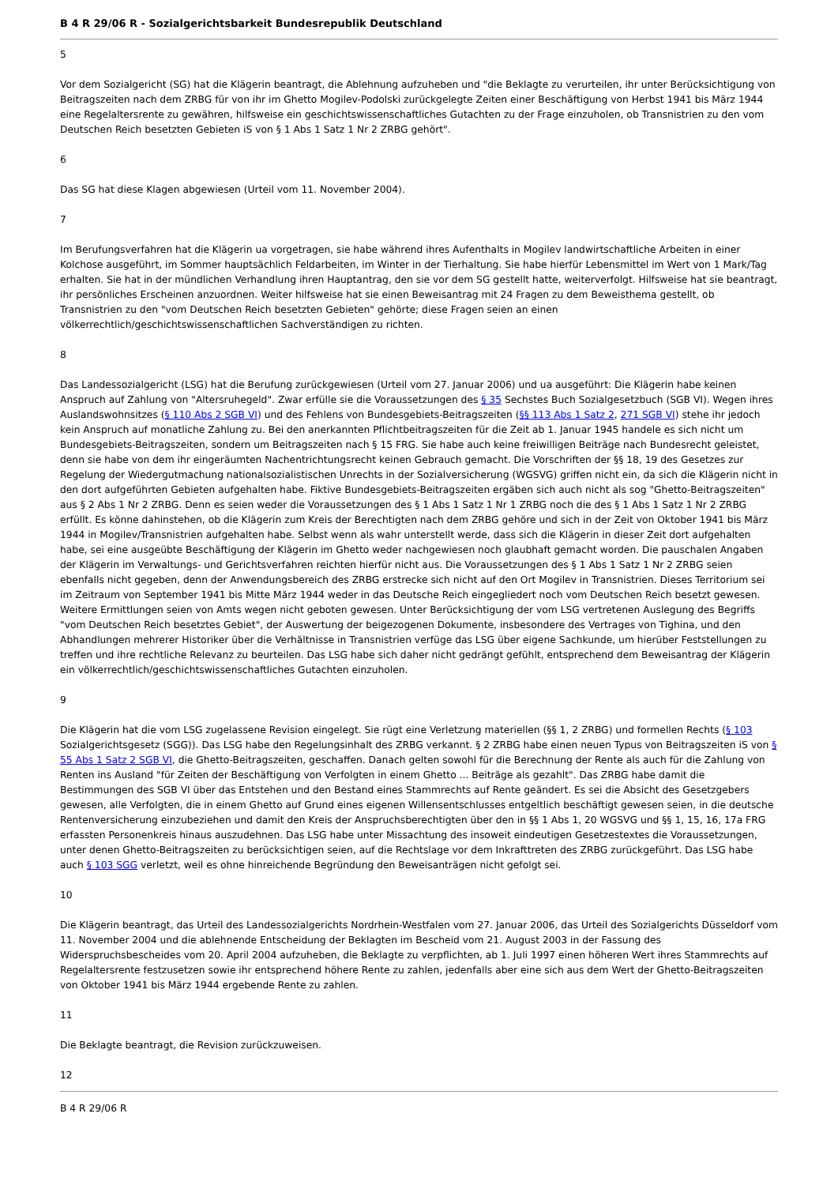B 4 R 29/06 R - Sozialgerichtsbarkeit Bundesrepublik Deutschland
5
Vor dem Sozialgericht (SG) hat die Klägerin beantragt, die Ablehnung aufzuheben und "die Beklagte zu verurteilen, ihr unter Berücksichtigung von Beitragszeiten nach dem ZRBG für von ihr im Ghetto Mogilev-Podolski zurückgelegte Zeiten einer Beschäftigung von Herbst 1941 bis März 1944 eine Regelaltersrente zu gewähren, hilfsweise ein geschichtswissenschaftliches Gutachten zu der Frage einzuholen, ob Transnistrien zu den vom Deutschen Reich besetzten Gebieten iS von § 1 Abs 1 Satz 1 Nr 2 ZRBG gehört".
6
Das SG hat diese Klagen abgewiesen (Urteil vom 11. November 2004).
7
Im Berufungsverfahren hat die Klägerin ua vorgetragen, sie habe während ihres Aufenthalts in Mogilev landwirtschaftliche Arbeiten in einer Kolchose ausgeführt, im Sommer hauptsächlich Feldarbeiten, im Winter in der Tierhaltung. Sie habe hierfür Lebensmittel im Wert von 1 Mark/Tag erhalten. Sie hat in der mündlichen Verhandlung ihren Hauptantrag, den sie vor dem SG gestellt hatte, weiterverfolgt. Hilfsweise hat sie beantragt, ihr persönliches Erscheinen anzuordnen. Weiter hilfsweise hat sie einen Beweisantrag mit 24 Fragen zu dem Beweisthema gestellt, ob Transnistrien zu den "vom Deutschen Reich besetzten Gebieten" gehörte; diese Fragen seien an einen völkerrechtlich/geschichtswissenschaftlichen Sachverständigen zu richten.
8
Das Landessozialgericht (LSG) hat die Berufung zurückgewiesen (Urteil vom 27. Januar 2006) und ua ausgeführt: Die Klägerin habe keinen Anspruch auf Zahlung von "Altersruhegeld". Zwar erfülle sie die Voraussetzungen des § 35 Sechstes Buch Sozialgesetzbuch (SGB VI). Wegen ihres Auslandswohnsitzes (§ 110 Abs 2 SGB VI) und des Fehlens von Bundesgebiets-Beitragszeiten (§§ 113 Abs 1 Satz 2, 271 SGB VI) stehe ihr jedoch kein Anspruch auf monatliche Zahlung zu. Bei den anerkannten Pflichtbeitragszeiten für die Zeit ab 1. Januar 1945 handele es sich nicht um Bundesgebiets-Beitragszeiten, sondern um Beitragszeiten nach § 15 FRG. Sie habe auch keine freiwilligen Beiträge nach Bundesrecht geleistet, denn sie habe von dem ihr eingeräumten Nachentrichtungsrecht keinen Gebrauch gemacht. Die Vorschriften der §§ 18, 19 des Gesetzes zur Regelung der Wiedergutmachung nationalsozialistischen Unrechts in der Sozialversicherung (WGSVG) griffen nicht ein, da sich die Klägerin nicht in den dort aufgeführten Gebieten aufgehalten habe. Fiktive Bundesgebiets-Beitragszeiten ergäben sich auch nicht als sog "Ghetto-Beitragszeiten" aus § 2 Abs 1 Nr 2 ZRBG. Denn es seien weder die Voraussetzungen des § 1 Abs 1 Satz 1 Nr 1 ZRBG noch die des § 1 Abs 1 Satz 1 Nr 2 ZRBG erfüllt. Es könne dahinstehen, ob die Klägerin zum Kreis der Berechtigten nach dem ZRBG gehöre und sich in der Zeit von Oktober 1941 bis März 1944 in Mogilev/Transnistrien aufgehalten habe. Selbst wenn als wahr unterstellt werde, dass sich die Klägerin in dieser Zeit dort aufgehalten habe, sei eine ausgeübte Beschäftigung der Klägerin im Ghetto weder nachgewiesen noch glaubhaft gemacht worden. Die pauschalen Angaben der Klägerin im Verwaltungs- und Gerichtsverfahren reichten hierfür nicht aus. Die Voraussetzungen des § 1 Abs 1 Satz 1 Nr 2 ZRBG seien ebenfalls nicht gegeben, denn der Anwendungsbereich des ZRBG erstrecke sich nicht auf den Ort Mogilev in Transnistrien. Dieses Territorium sei im Zeitraum von September 1941 bis Mitte März 1944 weder in das Deutsche Reich eingegliedert noch vom Deutschen Reich besetzt gewesen. Weitere Ermittlungen seien von Amts wegen nicht geboten gewesen. Unter Berücksichtigung der vom LSG vertretenen Auslegung des Begriffs "vom Deutschen Reich besetztes Gebiet", der Auswertung der beigezogenen Dokumente, insbesondere des Vertrages von Tighina, und den Abhandlungen mehrerer Historiker über die Verhältnisse in Transnistrien verfüge das LSG über eigene Sachkunde, um hierüber Feststellungen zu treffen und ihre rechtliche Relevanz zu beurteilen. Das LSG habe sich daher nicht gedrängt gefühlt, entsprechend dem Beweisantrag der Klägerin ein völkerrechtlich/geschichtswissenschaftliches Gutachten einzuholen.
9
Die Klägerin hat die vom LSG zugelassene Revision eingelegt. Sie rügt eine Verletzung materiellen (§§ 1, 2 ZRBG) und formellen Rechts (§ 103 Sozialgerichtsgesetz (SGG)). Das LSG habe den Regelungsinhalt des ZRBG verkannt. § 2 ZRBG habe einen neuen Typus von Beitragszeiten iS von § 55 Abs 1 Satz 2 SGB VI, die Ghetto-Beitragszeiten, geschaffen. Danach gelten sowohl für die Berechnung der Rente als auch für die Zahlung von Renten ins Ausland "für Zeiten der Beschäftigung von Verfolgten in einem Ghetto ... Beiträge als gezahlt". Das ZRBG habe damit die Bestimmungen des SGB VI über das Entstehen und den Bestand eines Stammrechts auf Rente geändert. Es sei die Absicht des Gesetzgebers gewesen, alle Verfolgten, die in einem Ghetto auf Grund eines eigenen Willensentschlusses entgeltlich beschäftigt gewesen seien, in die deutsche Rentenversicherung einzubeziehen und damit den Kreis der Anspruchsberechtigten über den in §§ 1 Abs 1, 20 WGSVG und §§ 1, 15, 16, 17a FRG erfassten Personenkreis hinaus auszudehnen. Das LSG habe unter Missachtung des insoweit eindeutigen Gesetzestextes die Voraussetzungen, unter denen Ghetto-Beitragszeiten zu berücksichtigen seien, auf die Rechtslage vor dem Inkrafttreten des ZRBG zurückgeführt. Das LSG habe auch § 103 SGG verletzt, weil es ohne hinreichende Begründung den Beweisanträgen nicht gefolgt sei.
10
Die Klägerin beantragt, das Urteil des Landessozialgerichts Nordrhein-Westfalen vom 27. Januar 2006, das Urteil des Sozialgerichts Düsseldorf vom 11. November 2004 und die ablehnende Entscheidung der Beklagten im Bescheid vom 21. August 2003 in der Fassung des Widerspruchsbescheides vom 20. April 2004 aufzuheben, die Beklagte zu verpflichten, ab 1. Juli 1997 einen höheren Wert ihres Stammrechts auf Regelaltersrente festzusetzen sowie ihr entsprechend höhere Rente zu zahlen, jedenfalls aber eine sich aus dem Wert der Ghetto-Beitragszeiten von Oktober 1941 bis März 1944 ergebende Rente zu zahlen.
11
Die Beklagte beantragt, die Revision zurückzuweisen.
12
B 4 R 29/06 R